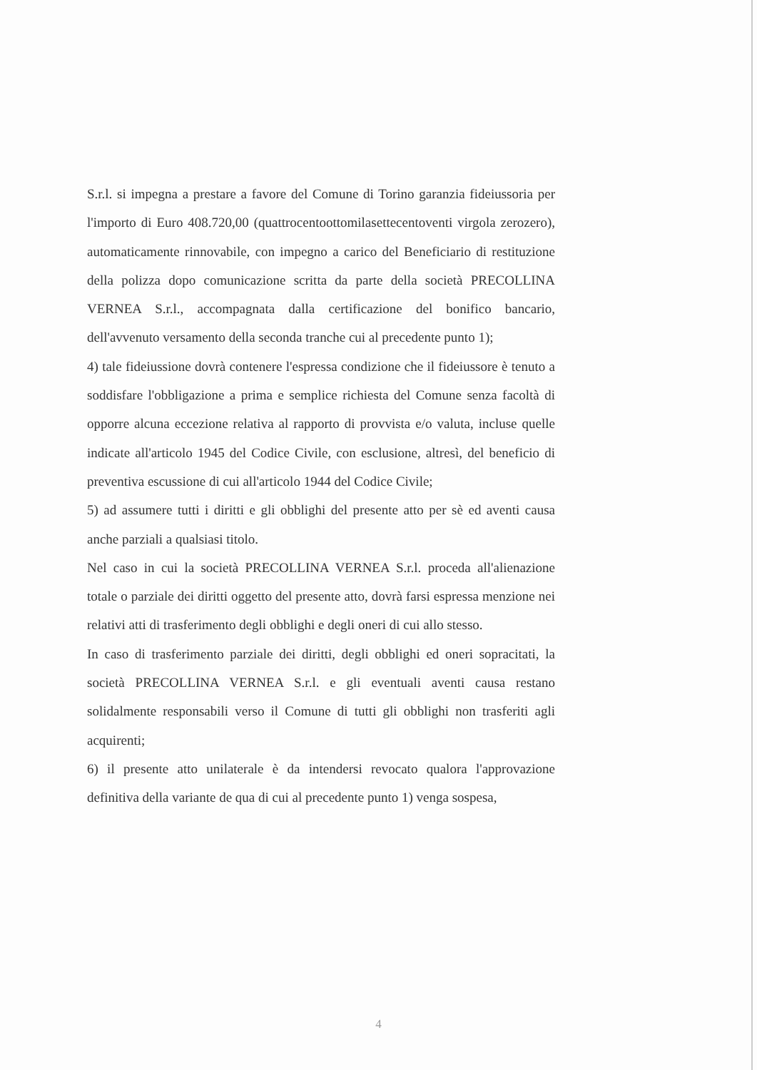S.r.l. si impegna a prestare a favore del Comune di Torino garanzia fideiussoria per l'importo di Euro 408.720,00 (quattrocentoottomilasettecentoventi virgola zerozero), automaticamente rinnovabile, con impegno a carico del Beneficiario di restituzione della polizza dopo comunicazione scritta da parte della società PRECOLLINA VERNEA S.r.l., accompagnata dalla certificazione del bonifico bancario, dell'avvenuto versamento della seconda tranche cui al precedente punto 1);
4) tale fideiussione dovrà contenere l'espressa condizione che il fideiussore è tenuto a soddisfare l'obbligazione a prima e semplice richiesta del Comune senza facoltà di opporre alcuna eccezione relativa al rapporto di provvista e/o valuta, incluse quelle indicate all'articolo 1945 del Codice Civile, con esclusione, altresì, del beneficio di preventiva escussione di cui all'articolo 1944 del Codice Civile;
5) ad assumere tutti i diritti e gli obblighi del presente atto per sè ed aventi causa anche parziali a qualsiasi titolo.
Nel caso in cui la società PRECOLLINA VERNEA S.r.l. proceda all'alienazione totale o parziale dei diritti oggetto del presente atto, dovrà farsi espressa menzione nei relativi atti di trasferimento degli obblighi e degli oneri di cui allo stesso.
In caso di trasferimento parziale dei diritti, degli obblighi ed oneri sopracitati, la società PRECOLLINA VERNEA S.r.l. e gli eventuali aventi causa restano solidalmente responsabili verso il Comune di tutti gli obblighi non trasferiti agli acquirenti;
6) il presente atto unilaterale è da intendersi revocato qualora l'approvazione definitiva della variante de qua di cui al precedente punto 1) venga sospesa,
4